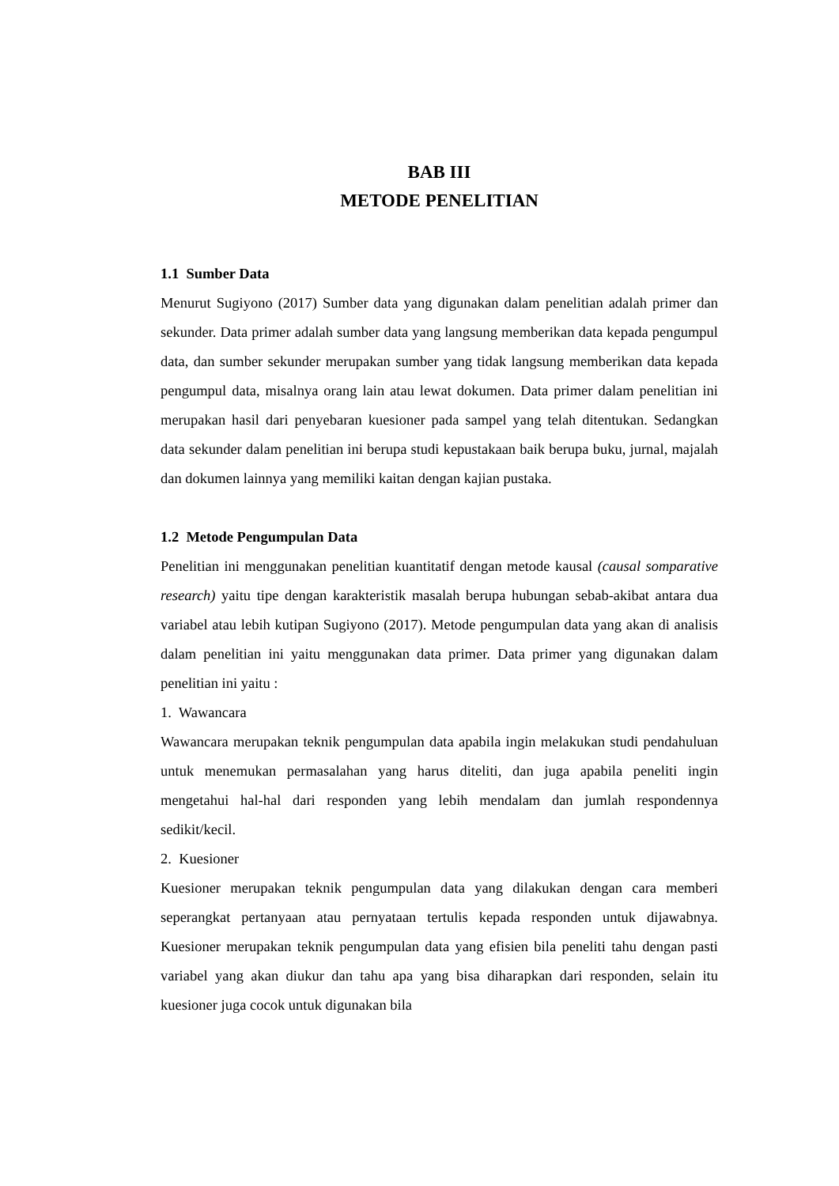BAB III
METODE PENELITIAN
1.1 Sumber Data
Menurut Sugiyono (2017) Sumber data yang digunakan dalam penelitian adalah primer dan sekunder. Data primer adalah sumber data yang langsung memberikan data kepada pengumpul data, dan sumber sekunder merupakan sumber yang tidak langsung memberikan data kepada pengumpul data, misalnya orang lain atau lewat dokumen. Data primer dalam penelitian ini merupakan hasil dari penyebaran kuesioner pada sampel yang telah ditentukan. Sedangkan data sekunder dalam penelitian ini berupa studi kepustakaan baik berupa buku, jurnal, majalah dan dokumen lainnya yang memiliki kaitan dengan kajian pustaka.
1.2 Metode Pengumpulan Data
Penelitian ini menggunakan penelitian kuantitatif dengan metode kausal (causal somparative research) yaitu tipe dengan karakteristik masalah berupa hubungan sebab-akibat antara dua variabel atau lebih kutipan Sugiyono (2017). Metode pengumpulan data yang akan di analisis dalam penelitian ini yaitu menggunakan data primer. Data primer yang digunakan dalam penelitian ini yaitu :
1. Wawancara
Wawancara merupakan teknik pengumpulan data apabila ingin melakukan studi pendahuluan untuk menemukan permasalahan yang harus diteliti, dan juga apabila peneliti ingin mengetahui hal-hal dari responden yang lebih mendalam dan jumlah respondennya sedikit/kecil.
2. Kuesioner
Kuesioner merupakan teknik pengumpulan data yang dilakukan dengan cara memberi seperangkat pertanyaan atau pernyataan tertulis kepada responden untuk dijawabnya. Kuesioner merupakan teknik pengumpulan data yang efisien bila peneliti tahu dengan pasti variabel yang akan diukur dan tahu apa yang bisa diharapkan dari responden, selain itu kuesioner juga cocok untuk digunakan bila